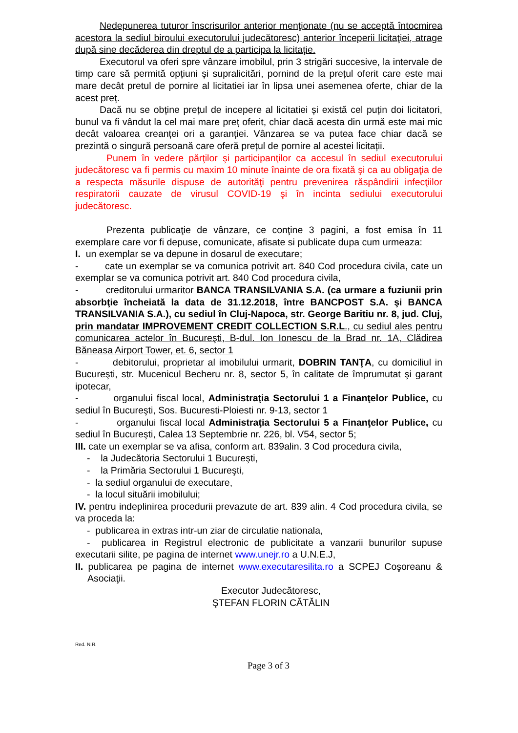Nedepunerea tuturor înscrisurilor anterior menţionate (nu se acceptă întocmirea acestora la sediul biroului executorului judecătoresc) anterior începerii licitaţiei, atrage după sine decăderea din dreptul de a participa la licitaţie.
Executorul va oferi spre vânzare imobilul, prin 3 strigări succesive, la intervale de timp care să permită opțiuni și supralicitări, pornind de la prețul oferit care este mai mare decât pretul de pornire al licitatiei iar în lipsa unei asemenea oferte, chiar de la acest preț.
Dacă nu se obține prețul de incepere al licitatiei și există cel puțin doi licitatori, bunul va fi vândut la cel mai mare preț oferit, chiar dacă acesta din urmă este mai mic decât valoarea creanței ori a garanției. Vânzarea se va putea face chiar dacă se prezintă o singură persoană care oferă prețul de pornire al acestei licitații.
Punem în vedere părţilor şi participanţilor ca accesul în sediul executorului judecătoresc va fi permis cu maxim 10 minute înainte de ora fixată şi ca au obligaţia de a respecta măsurile dispuse de autorităţi pentru prevenirea răspândirii infecţiilor respiratorii cauzate de virusul COVID-19 şi în incinta sediului executorului judecătoresc.
Prezenta publicaţie de vânzare, ce conţine 3 pagini, a fost emisa în 11 exemplare care vor fi depuse, comunicate, afisate si publicate dupa cum urmeaza:
I. un exemplar se va depune in dosarul de executare;
- cate un exemplar se va comunica potrivit art. 840 Cod procedura civila, cate un exemplar se va comunica potrivit art. 840 Cod procedura civila,
- creditorului urmaritor BANCA TRANSILVANIA S.A. (ca urmare a fuziunii prin absorbţie încheiată la data de 31.12.2018, între BANCPOST S.A. şi BANCA TRANSILVANIA S.A.), cu sediul în Cluj-Napoca, str. George Baritiu nr. 8, jud. Cluj, prin mandatar IMPROVEMENT CREDIT COLLECTION S.R.L., cu sediul ales pentru comunicarea actelor în Bucureşti, B-dul. Ion Ionescu de la Brad nr. 1A, Clădirea Băneasa Airport Tower, et. 6, sector 1
- debitorului, proprietar al imobilului urmarit, DOBRIN TANŢA, cu domiciliul in Bucureşti, str. Mucenicul Becheru nr. 8, sector 5, în calitate de împrumutat şi garant ipotecar,
- organului fiscal local, Administraţia Sectorului 1 a Finanţelor Publice, cu sediul în Bucureşti, Sos. Bucuresti-Ploiesti nr. 9-13, sector 1
- organului fiscal local Administraţia Sectorului 5 a Finanţelor Publice, cu sediul în Bucureşti, Calea 13 Septembrie nr. 226, bl. V54, sector 5;
III. cate un exemplar se va afisa, conform art. 839alin. 3 Cod procedura civila,
- la Judecătoria Sectorului 1 Bucureşti,
- la Primăria Sectorului 1 Bucureşti,
- la sediul organului de executare,
- la locul situării imobilului;
IV. pentru indeplinirea procedurii prevazute de art. 839 alin. 4 Cod procedura civila, se va proceda la:
- publicarea in extras intr-un ziar de circulatie nationala,
- publicarea in Registrul electronic de publicitate a vanzarii bunurilor supuse executarii silite, pe pagina de internet www.unejr.ro a U.N.E.J,
II. publicarea pe pagina de internet www.executaresilita.ro a SCPEJ Coşoreanu & Asociaţii.
Executor Judecătoresc,
ŞTEFAN FLORIN CĂTĂLIN
Red. N.R.
Page 3 of 3